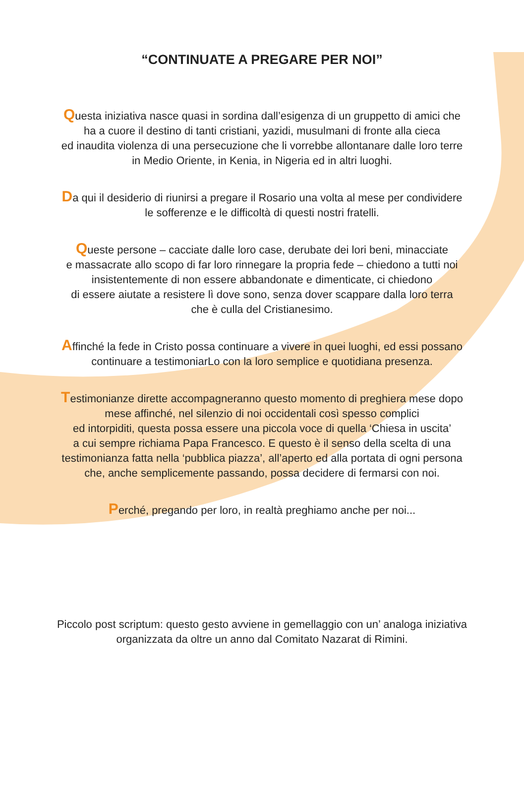“CONTINUATE A PREGARE PER NOI”
Questa iniziativa nasce quasi in sordina dall’esigenza di un gruppetto di amici che
ha a cuore il destino di tanti cristiani, yazidi, musulmani di fronte alla cieca
ed inaudita violenza di una persecuzione che li vorrebbe allontanare dalle loro terre
in Medio Oriente, in Kenia, in Nigeria ed in altri luoghi.
Da qui il desiderio di riunirsi a pregare il Rosario una volta al mese per condividere
le sofferenze e le difficoltà di questi nostri fratelli.
Queste persone – cacciate dalle loro case, derubate dei lori beni, minacciate
e massacrate allo scopo di far loro rinnegare la propria fede – chiedono a tutti noi
insistentemente di non essere abbandonate e dimenticate, ci chiedono
di essere aiutate a resistere lì dove sono, senza dover scappare dalla loro terra
che è culla del Cristianesimo.
Affinché la fede in Cristo possa continuare a vivere in quei luoghi, ed essi possano
continuare a testimoniarLo con la loro semplice e quotidiana presenza.
Testimonianze dirette accompagneranno questo momento di preghiera mese dopo
mese affinché, nel silenzio di noi occidentali così spesso complici
ed intorpiditi, questa possa essere una piccola voce di quella ‘Chiesa in uscita’
a cui sempre richiama Papa Francesco. E questo è il senso della scelta di una
testimonianza fatta nella ‘pubblica piazza’, all’aperto ed alla portata di ogni persona
che, anche semplicemente passando, possa decidere di fermarsi con noi.
Perché, pregando per loro, in realtà preghiamo anche per noi...
Piccolo post scriptum: questo gesto avviene in gemellaggio con un’ analoga iniziativa
organizzata da oltre un anno dal Comitato Nazarat di Rimini.